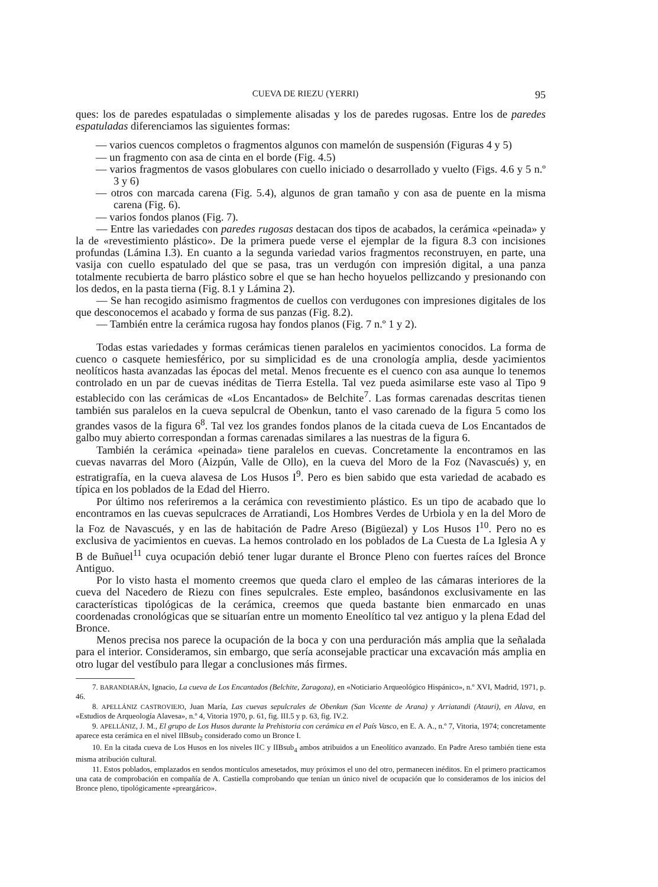CUEVA DE RIEZU (YERRI) 95
ques: los de paredes espatuladas o simplemente alisadas y los de paredes rugosas. Entre los de paredes espatuladas diferenciamos las siguientes formas:
— varios cuencos completos o fragmentos algunos con mamelón de suspensión (Figuras 4 y 5)
— un fragmento con asa de cinta en el borde (Fig. 4.5)
— varios fragmentos de vasos globulares con cuello iniciado o desarrollado y vuelto (Figs. 4.6 y 5 n.º 3 y 6)
— otros con marcada carena (Fig. 5.4), algunos de gran tamaño y con asa de puente en la misma carena (Fig. 6).
— varios fondos planos (Fig. 7).
— Entre las variedades con paredes rugosas destacan dos tipos de acabados, la cerámica «peinada» y la de «revestimiento plástico». De la primera puede verse el ejemplar de la figura 8.3 con incisiones profundas (Lámina I.3). En cuanto a la segunda variedad varios fragmentos reconstruyen, en parte, una vasija con cuello espatulado del que se pasa, tras un verdugón con impresión digital, a una panza totalmente recubierta de barro plástico sobre el que se han hecho hoyuelos pellizcando y presionando con los dedos, en la pasta tierna (Fig. 8.1 y Lámina 2).
— Se han recogido asimismo fragmentos de cuellos con verdugones con impresiones digitales de los que desconocemos el acabado y forma de sus panzas (Fig. 8.2).
— También entre la cerámica rugosa hay fondos planos (Fig. 7 n.º 1 y 2).
Todas estas variedades y formas cerámicas tienen paralelos en yacimientos conocidos. La forma de cuenco o casquete hemiesférico, por su simplicidad es de una cronología amplia, desde yacimientos neolíticos hasta avanzadas las épocas del metal. Menos frecuente es el cuenco con asa aunque lo tenemos controlado en un par de cuevas inéditas de Tierra Estella. Tal vez pueda asimilarse este vaso al Tipo 9 establecido con las cerámicas de «Los Encantados» de Belchite<sup>7</sup>. Las formas carenadas descritas tienen también sus paralelos en la cueva sepulcral de Obenkun, tanto el vaso carenado de la figura 5 como los grandes vasos de la figura 6<sup>8</sup>. Tal vez los grandes fondos planos de la citada cueva de Los Encantados de galbo muy abierto correspondan a formas carenadas similares a las nuestras de la figura 6.
También la cerámica «peinada» tiene paralelos en cuevas. Concretamente la encontramos en las cuevas navarras del Moro (Aizpún, Valle de Ollo), en la cueva del Moro de la Foz (Navascués) y, en estratigrafía, en la cueva alavesa de Los Husos I<sup>9</sup>. Pero es bien sabido que esta variedad de acabado es típica en los poblados de la Edad del Hierro.
Por último nos referiremos a la cerámica con revestimiento plástico. Es un tipo de acabado que lo encontramos en las cuevas sepulcraces de Arratiandi, Los Hombres Verdes de Urbiola y en la del Moro de la Foz de Navascués, y en las de habitación de Padre Areso (Bigüezal) y Los Husos I<sup>10</sup>. Pero no es exclusiva de yacimientos en cuevas. La hemos controlado en los poblados de La Cuesta de La Iglesia A y B de Buñuel<sup>11</sup> cuya ocupación debió tener lugar durante el Bronce Pleno con fuertes raíces del Bronce Antiguo.
Por lo visto hasta el momento creemos que queda claro el empleo de las cámaras interiores de la cueva del Nacedero de Riezu con fines sepulcrales. Este empleo, basándonos exclusivamente en las características tipológicas de la cerámica, creemos que queda bastante bien enmarcado en unas coordenadas cronológicas que se situarían entre un momento Eneolítico tal vez antiguo y la plena Edad del Bronce.
Menos precisa nos parece la ocupación de la boca y con una perduración más amplia que la señalada para el interior. Consideramos, sin embargo, que sería aconsejable practicar una excavación más amplia en otro lugar del vestíbulo para llegar a conclusiones más firmes.
7. BARANDIARÁN, Ignacio, La cueva de Los Encantados (Belchite, Zaragoza), en «Noticiario Arqueológico Hispánico», n.º XVI, Madrid, 1971, p. 46.
8. APELLÁNIZ CASTROVIEJO, Juan María, Las cuevas sepulcrales de Obenkun (San Vicente de Arana) y Arriatandi (Atauri), en Alava, en «Estudios de Arqueología Alavesa», n.º 4, Vitoria 1970, p. 61, fig. III.5 y p. 63, fig. IV.2.
9. APELLÁNIZ, J. M., El grupo de Los Husos durante la Prehistoria con cerámica en el País Vasco, en E. A. A., n.º 7, Vitoria, 1974; concretamente aparece esta cerámica en el nivel IIBsub<sub>2</sub> considerado como un Bronce I.
10. En la citada cueva de Los Husos en los niveles IIC y IIBsub<sub>4</sub> ambos atribuidos a un Eneolítico avanzado. En Padre Areso también tiene esta misma atribución cultural.
11. Estos poblados, emplazados en sendos montículos amesetados, muy próximos el uno del otro, permanecen inéditos. En el primero practicamos una cata de comprobación en compañía de A. Castiella comprobando que tenían un único nivel de ocupación que lo consideramos de los inicios del Bronce pleno, tipológicamente «preargárico».